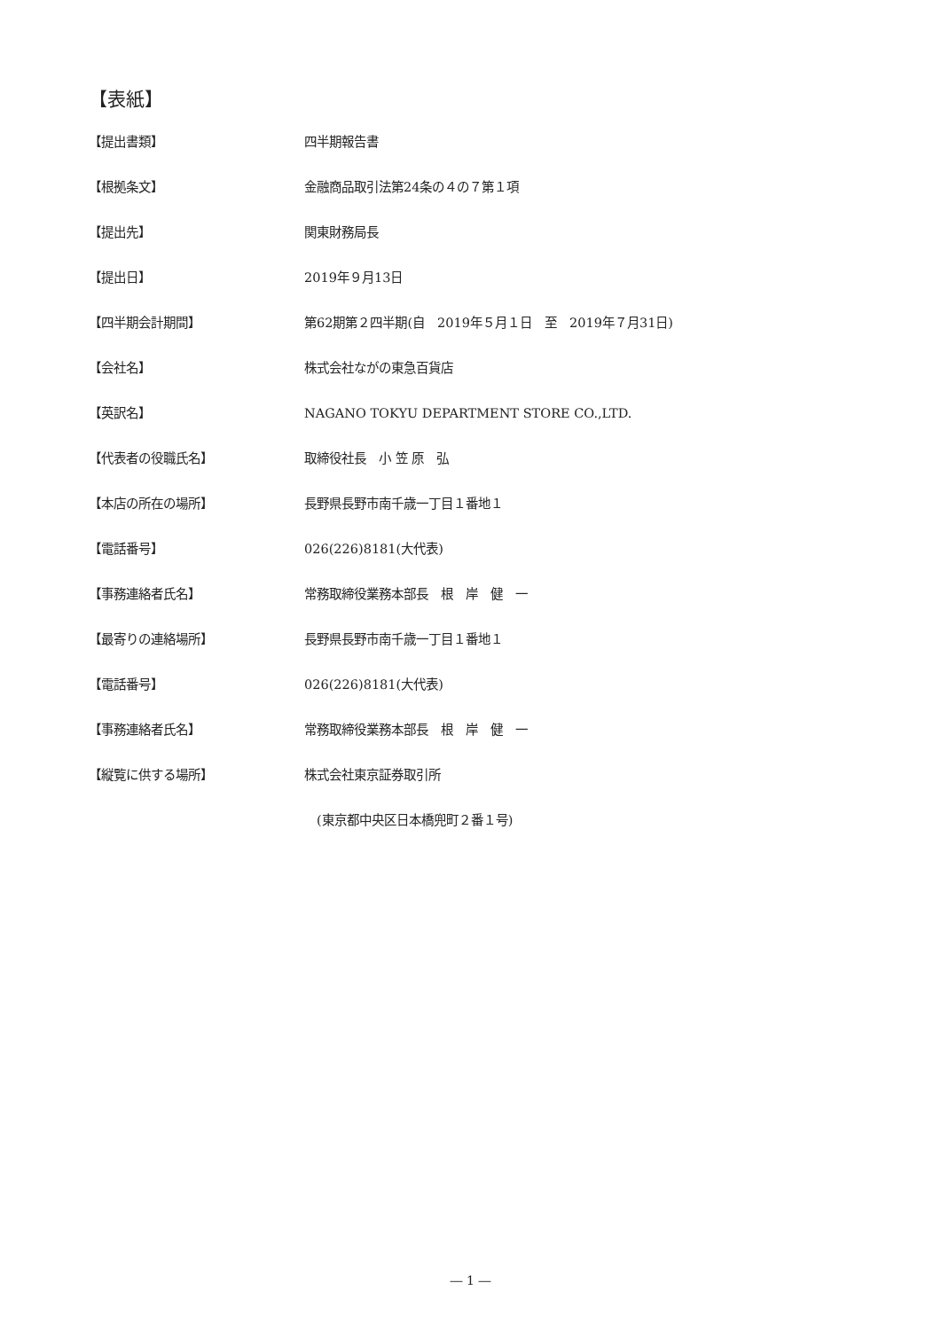【表紙】
【提出書類】 四半期報告書
【根拠条文】 金融商品取引法第24条の４の７第１項
【提出先】 関東財務局長
【提出日】 2019年９月13日
【四半期会計期間】 第62期第２四半期(自　2019年５月１日　至　2019年７月31日)
【会社名】 株式会社ながの東急百貨店
【英訳名】 NAGANO TOKYU DEPARTMENT STORE CO.,LTD.
【代表者の役職氏名】 取締役社長　小 笠 原　弘
【本店の所在の場所】 長野県長野市南千歳一丁目１番地１
【電話番号】 026(226)8181(大代表)
【事務連絡者氏名】 常務取締役業務本部長　根　岸　健　一
【最寄りの連絡場所】 長野県長野市南千歳一丁目１番地１
【電話番号】 026(226)8181(大代表)
【事務連絡者氏名】 常務取締役業務本部長　根　岸　健　一
【縦覧に供する場所】 株式会社東京証券取引所
　(東京都中央区日本橋兜町２番１号)
― 1 ―